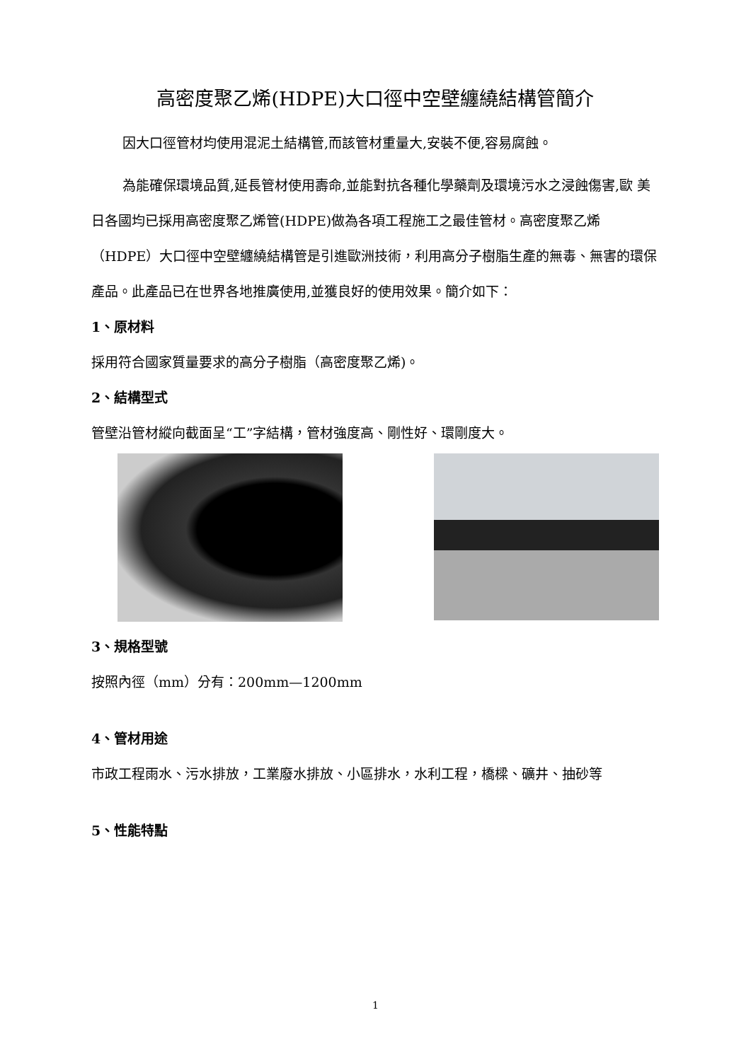高密度聚乙烯(HDPE)大口徑中空壁纏繞結構管簡介
因大口徑管材均使用混泥土結構管,而該管材重量大,安裝不便,容易腐蝕。
為能確保環境品質,延長管材使用壽命,並能對抗各種化學藥劑及環境污水之浸蝕傷害,歐 美 日各國均已採用高密度聚乙烯管(HDPE)做為各項工程施工之最佳管材。高密度聚乙烯（HDPE）大口徑中空壁纏繞結構管是引進歐洲技術，利用高分子樹脂生產的無毒、無害的環保產品。此產品已在世界各地推廣使用,並獲良好的使用效果。簡介如下：
1、原材料
採用符合國家質量要求的高分子樹脂（高密度聚乙烯)。
2、結構型式
管壁沿管材縱向截面呈“工”字結構，管材強度高、剛性好、環剛度大。
3、規格型號
按照內徑（mm）分有：200mm—1200mm
4、管材用途
市政工程雨水、污水排放，工業廢水排放、小區排水，水利工程，橋樑、礦井、抽砂等
5、性能特點
1